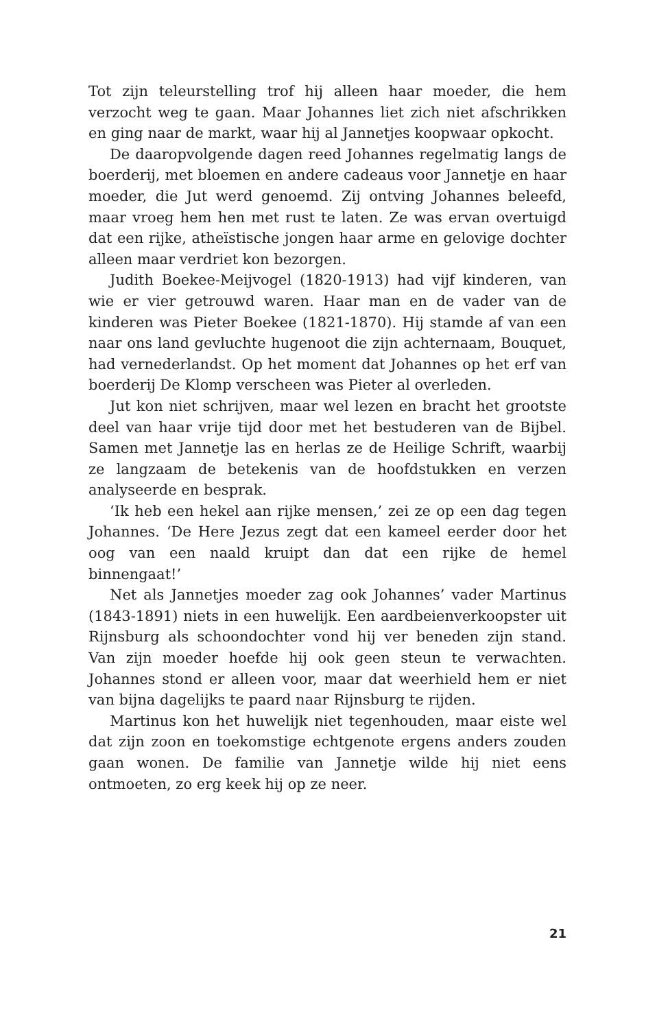Tot zijn teleurstelling trof hij alleen haar moeder, die hem verzocht weg te gaan. Maar Johannes liet zich niet afschrikken en ging naar de markt, waar hij al Jannetjes koopwaar opkocht.
De daaropvolgende dagen reed Johannes regelmatig langs de boerderij, met bloemen en andere cadeaus voor Jannetje en haar moeder, die Jut werd genoemd. Zij ontving Johannes beleefd, maar vroeg hem hen met rust te laten. Ze was ervan overtuigd dat een rijke, atheïstische jongen haar arme en gelovige dochter alleen maar verdriet kon bezorgen.
Judith Boekee-Meijvogel (1820-1913) had vijf kinderen, van wie er vier getrouwd waren. Haar man en de vader van de kinderen was Pieter Boekee (1821-1870). Hij stamde af van een naar ons land gevluchte hugenoot die zijn achternaam, Bouquet, had vernederlandst. Op het moment dat Johannes op het erf van boerderij De Klomp verscheen was Pieter al overleden.
Jut kon niet schrijven, maar wel lezen en bracht het grootste deel van haar vrije tijd door met het bestuderen van de Bijbel. Samen met Jannetje las en herlas ze de Heilige Schrift, waarbij ze langzaam de betekenis van de hoofdstukken en verzen analyseerde en besprak.
‘Ik heb een hekel aan rijke mensen,’ zei ze op een dag tegen Johannes. ‘De Here Jezus zegt dat een kameel eerder door het oog van een naald kruipt dan dat een rijke de hemel binnengaat!’
Net als Jannetjes moeder zag ook Johannes’ vader Martinus (1843-1891) niets in een huwelijk. Een aardbeienverkoopster uit Rijnsburg als schoondochter vond hij ver beneden zijn stand. Van zijn moeder hoefde hij ook geen steun te verwachten. Johannes stond er alleen voor, maar dat weerhield hem er niet van bijna dagelijks te paard naar Rijnsburg te rijden.
Martinus kon het huwelijk niet tegenhouden, maar eiste wel dat zijn zoon en toekomstige echtgenote ergens anders zouden gaan wonen. De familie van Jannetje wilde hij niet eens ontmoeten, zo erg keek hij op ze neer.
21